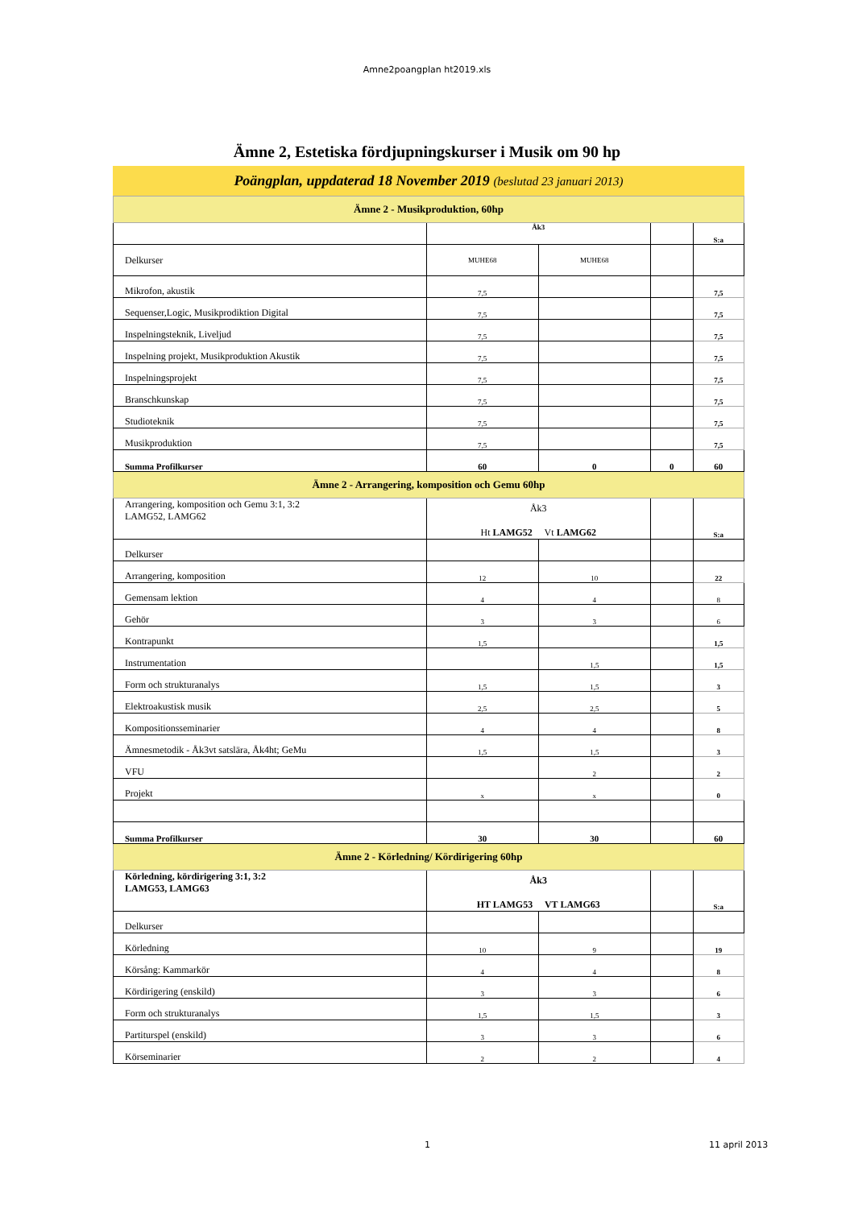Amne2poangplan ht2019.xls
Ämne 2, Estetiska fördjupningskurser i Musik om 90 hp
Poängplan, uppdaterad 18 November 2019 (beslutad 23 januari 2013)
| Ämne 2 - Musikproduktion, 60hp | | | | |
| | Åk3 | | | S:a |
| Delkurser | MUHE68 | MUHE68 | | |
| Mikrofon, akustik | 7,5 | | | 7,5 |
| Sequenser,Logic, Musikprodiktion Digital | 7,5 | | | 7,5 |
| Inspelningsteknik, Liveljud | 7,5 | | | 7,5 |
| Inspelning projekt, Musikproduktion Akustik | 7,5 | | | 7,5 |
| Inspelningsprojekt | 7,5 | | | 7,5 |
| Branschkunskap | 7,5 | | | 7,5 |
| Studioteknik | 7,5 | | | 7,5 |
| Musikproduktion | 7,5 | | | 7,5 |
| Summa Profilkurser | 60 | 0 | 0 | 60 |
| Ämne 2 - Arrangering, komposition och Gemu 60hp | | | | |
| Arrangering, komposition och Gemu 3:1, 3:2 LAMG52, LAMG62 | Åk3 Ht LAMG52 Vt LAMG62 | | | S:a |
| Delkurser | | | | |
| Arrangering, komposition | 12 | 10 | | 22 |
| Gemensam lektion | 4 | 4 | | 8 |
| Gehör | 3 | 3 | | 6 |
| Kontrapunkt | 1,5 | | | 1,5 |
| Instrumentation | | 1,5 | | 1,5 |
| Form och strukturanalys | 1,5 | 1,5 | | 3 |
| Elektroakustisk musik | 2,5 | 2,5 | | 5 |
| Kompositionsseminarier | 4 | 4 | | 8 |
| Ämnesmetodik - Åk3vt satslära, Åk4ht; GeMu | 1,5 | 1,5 | | 3 |
| VFU | | 2 | | 2 |
| Projekt | x | x | | 0 |
| Summa Profilkurser | 30 | 30 | | 60 |
| Ämne 2 - Körledning/ Kördirigering 60hp | | | | |
| Körledning, kördirigering 3:1, 3:2 LAMG53, LAMG63 | Åk3 HT LAMG53 VT LAMG63 | | | S:a |
| Delkurser | | | | |
| Körledning | 10 | 9 | | 19 |
| Körsång: Kammarkör | 4 | 4 | | 8 |
| Kördirigering (enskild) | 3 | 3 | | 6 |
| Form och strukturanalys | 1,5 | 1,5 | | 3 |
| Partiturspel (enskild) | 3 | 3 | | 6 |
| Körseminarier | 2 | 2 | | 4 |
1 11 april 2013